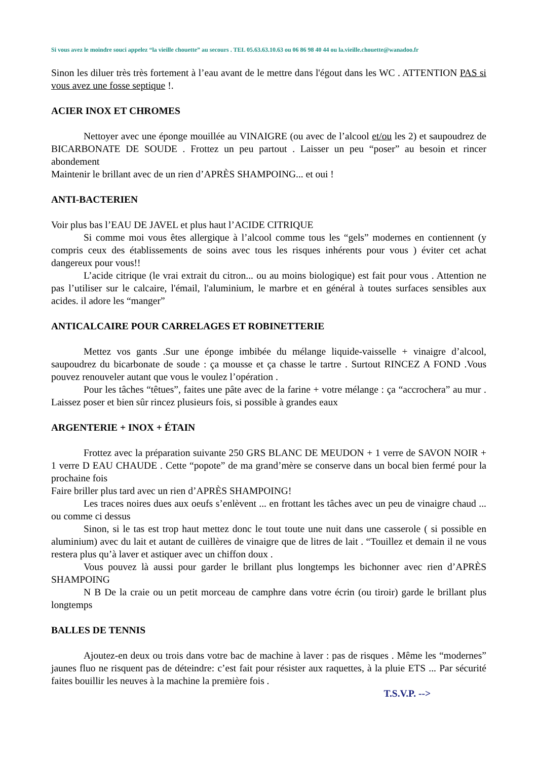Si vous avez le moindre souci appelez “la vieille chouette” au secours . TEL 05.63.63.10.63 ou 06 86 98 40 44 ou la.vieille.chouette@wanadoo.fr
Sinon les diluer très très fortement à l’eau avant de le mettre dans l'égout dans les WC . ATTENTION PAS si vous avez une fosse septique !.
ACIER INOX ET CHROMES
Nettoyer avec une éponge mouillée au VINAIGRE (ou avec de l’alcool et/ou les 2) et saupoudrez de BICARBONATE DE SOUDE . Frottez un peu partout . Laisser un peu “poser” au besoin et rincer abondement
Maintenir le brillant avec de un rien d’APRÈS SHAMPOING... et oui !
ANTI-BACTERIEN
Voir plus bas l’EAU DE JAVEL et plus haut l’ACIDE CITRIQUE
Si comme moi vous êtes allergique à l’alcool comme tous les “gels” modernes en contiennent (y compris ceux des établissements de soins avec tous les risques inhérents pour vous ) éviter cet achat dangereux pour vous!!
L’acide citrique (le vrai extrait du citron... ou au moins biologique) est fait pour vous . Attention ne pas l’utiliser sur le calcaire, l'émail, l'aluminium, le marbre et en général à toutes surfaces sensibles aux acides. il adore les “manger”
ANTICALCAIRE POUR CARRELAGES ET ROBINETTERIE
Mettez vos gants .Sur une éponge imbibée du mélange liquide-vaisselle + vinaigre d’alcool, saupoudrez du bicarbonate de soude : ça mousse et ça chasse le tartre . Surtout RINCEZ A FOND .Vous pouvez renouveler autant que vous le voulez l’opération .
Pour les tâches “têtues”, faites une pâte avec de la farine + votre mélange : ça “accrochera” au mur . Laissez poser et bien sûr rincez plusieurs fois, si possible à grandes eaux
ARGENTERIE + INOX + ÉTAIN
Frottez avec la préparation suivante 250 GRS BLANC DE MEUDON + 1 verre de SAVON NOIR + 1 verre D EAU CHAUDE . Cette “popote” de ma grand’mère se conserve dans un bocal bien fermé pour la prochaine fois
Faire briller plus tard avec un rien d’APRÈS SHAMPOING!
Les traces noires dues aux oeufs s’enlèvent ... en frottant les tâches avec un peu de vinaigre chaud ... ou comme ci dessus
Sinon, si le tas est trop haut mettez donc le tout toute une nuit dans une casserole ( si possible en aluminium) avec du lait et autant de cuillères de vinaigre que de litres de lait . “Touillez et demain il ne vous restera plus qu’à laver et astiquer avec un chiffon doux .
Vous pouvez là aussi pour garder le brillant plus longtemps les bichonner avec rien d’APRÈS SHAMPOING
N B De la craie ou un petit morceau de camphre dans votre écrin (ou tiroir) garde le brillant plus longtemps
BALLES DE TENNIS
Ajoutez-en deux ou trois dans votre bac de machine à laver : pas de risques . Même les “modernes” jaunes fluo ne risquent pas de déteindre: c’est fait pour résister aux raquettes, à la pluie ETS ... Par sécurité faites bouillir les neuves à la machine la première fois .
T.S.V.P. -->